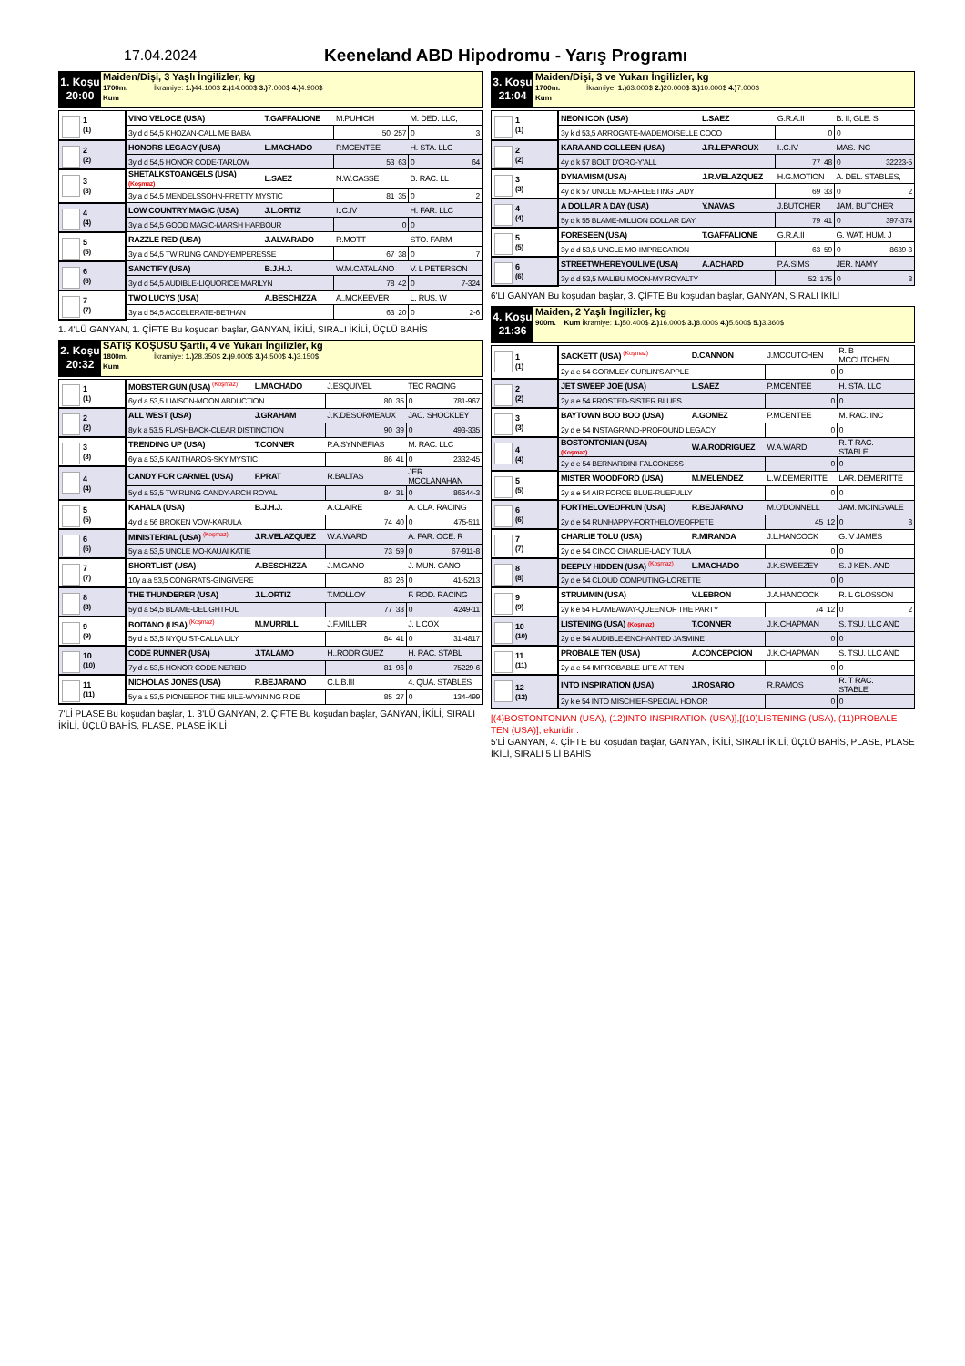17.04.2024
Keeneland ABD Hipodromu - Yarış Programı
1. Koşu
20:00
Maiden/Dişi, 3 Yaşlı İngilizler, kg
1700m. İkramiye: 1.) 44.100$ 2.) 14.000$ 3.) 7.000$ 4.) 4.900$
Kum
| 1 (1) | VINO VELOCE (USA) | T.GAFFALIONE | M.PUHICH | M. DED. LLC, |
| | 3y d d 54,5 KHOZAN-CALL ME BABA | | 50 257 | 0 3 |
| 2 (2) | HONORS LEGACY (USA) | L.MACHADO | P.MCENTEE | H. STA. LLC |
| | 3y d d 54,5 HONOR CODE-TARLOW | | 53 63 | 0 64 |
| 3 (3) | SHETALKSTOANGELS (USA) (Koşmaz) | L.SAEZ | N.W.CASSE | B. RAC. LL |
| | 3y a d 54,5 MENDELSSOHN-PRETTY MYSTIC | | 81 35 | 0 2 |
| 4 (4) | LOW COUNTRY MAGIC (USA) | J.L.ORTIZ | I..C.IV | H. FAR. LLC |
| | 3y a d 54,5 GOOD MAGIC-MARSH HARBOUR | | 0 | 0 |
| 5 (5) | RAZZLE RED (USA) | J.ALVARADO | R.MOTT | STO. FARM |
| | 3y a d 54,5 TWIRLING CANDY-EMPERESSE | | 67 38 | 0 7 |
| 6 (6) | SANCTIFY (USA) | B.J.H.J. | W.M.CATALANO | V. L PETERSON |
| | 3y d d 54,5 AUDIBLE-LIQUORICE MARILYN | | 78 42 | 0 7-324 |
| 7 (7) | TWO LUCYS (USA) | A.BESCHIZZA | A..MCKEEVER | L. RUS. W |
| | 3y a d 54,5 ACCELERATE-BETHAN | | 63 20 | 0 2-6 |
1. 4'LÜ GANYAN, 1. ÇİFTE Bu koşudan başlar, GANYAN, İKİLİ, SIRALI İKİLİ, ÜÇLÜ BAHİS
2. Koşu
20:32
SATIŞ KOŞUSU Şartlı, 4 ve Yukarı İngilizler, kg
1800m. İkramiye: 1.) 28.350$ 2.) 9.000$ 3.) 4.500$ 4.) 3.150$
Kum
| 1 (1) | MOBSTER GUN (USA) (Koşmaz) | L.MACHADO | J.ESQUIVEL | TEC RACING |
| | 6y d a 53,5 LIAISON-MOON ABDUCTION | | 80 35 | 0 781-967 |
| 2 (2) | ALL WEST (USA) | J.GRAHAM | J.K.DESORMEAUX | JAC. SHOCKLEY |
| | 8y k a 53,5 FLASHBACK-CLEAR DISTINCTION | | 90 39 | 0 493-335 |
| 3 (3) | TRENDING UP (USA) | T.CONNER | P.A.SYNNEFIAS | M. RAC. LLC |
| | 6y a a 53,5 KANTHAROS-SKY MYSTIC | | 86 41 | 0 2332-45 |
| 4 (4) | CANDY FOR CARMEL (USA) | F.PRAT | R.BALTAS | JER. MCCLANAHAN |
| | 5y d a 53,5 TWIRLING CANDY-ARCH ROYAL | | 84 31 | 0 86544-3 |
| 5 (5) | KAHALA (USA) | B.J.H.J. | A.CLAIRE | A. CLA. RACING |
| | 4y d a 56 BROKEN VOW-KARULA | | 74 40 | 0 475-511 |
| 6 (6) | MINISTERIAL (USA) (Koşmaz) | J.R.VELAZQUEZ | W.A.WARD | A. FAR. OCE. R |
| | 5y a a 53,5 UNCLE MO-KAUAI KATIE | | 73 59 | 0 67-911-8 |
| 7 (7) | SHORTLIST (USA) | A.BESCHIZZA | J.M.CANO | J. MUN. CANO |
| | 10y a a 53,5 CONGRATS-GINGIVERE | | 83 26 | 0 41-5213 |
| 8 (8) | THE THUNDERER (USA) | J.L.ORTIZ | T.MOLLOY | F. ROD. RACING |
| | 5y d a 54,5 BLAME-DELIGHTFUL | | 77 33 | 0 4249-11 |
| 9 (9) | BOITANO (USA) (Koşmaz) | M.MURRILL | J.F.MILLER | J. L COX |
| | 5y d a 53,5 NYQUIST-CALLA LILY | | 84 41 | 0 31-4817 |
| 10 (10) | CODE RUNNER (USA) | J.TALAMO | H..RODRIGUEZ | H. RAC. STABL |
| | 7y d a 53,5 HONOR CODE-NEREID | | 81 96 | 0 75229-6 |
| 11 (11) | NICHOLAS JONES (USA) | R.BEJARANO | C.L.B.III | 4. QUA. STABLES |
| | 5y a a 53,5 PIONEEROF THE NILE-WYNNING RIDE | | 85 27 | 0 134-499 |
7'Lİ PLASE Bu koşudan başlar, 1. 3'LÜ GANYAN, 2. ÇİFTE Bu koşudan başlar, GANYAN, İKİLİ, SIRALI İKİLİ, ÜÇLÜ BAHİS, PLASE, PLASE İKİLİ
3. Koşu
21:04
Maiden/Dişi, 3 ve Yukarı İngilizler, kg
1700m. İkramiye: 1.) 63.000$ 2.) 20.000$ 3.) 10.000$ 4.) 7.000$
Kum
| 1 (1) | NEON ICON (USA) | L.SAEZ | G.R.A.II | B. II, GLE. S |
| | 3y k d 53,5 ARROGATE-MADEMOISELLE COCO | | 0 | 0 |
| 2 (2) | KARA AND COLLEEN (USA) | J.R.LEPAROUX | I..C.IV | MAS. INC |
| | 4y d k 57 BOLT D'ORO-Y'ALL | | 77 48 | 0 32223-5 |
| 3 (3) | DYNAMISM (USA) | J.R.VELAZQUEZ | H.G.MOTION | A. DEL. STABLES, |
| | 4y d k 57 UNCLE MO-AFLEETING LADY | | 69 33 | 0 2 |
| 4 (4) | A DOLLAR A DAY (USA) | Y.NAVAS | J.BUTCHER | JAM. BUTCHER |
| | 5y d k 55 BLAME-MILLION DOLLAR DAY | | 79 41 | 0 397-374 |
| 5 (5) | FORESEEN (USA) | T.GAFFALIONE | G.R.A.II | G. WAT. HUM. J |
| | 3y d d 53,5 UNCLE MO-IMPRECATION | | 63 59 | 0 8639-3 |
| 6 (6) | STREETWHEREYOULIVE (USA) | A.ACHARD | P.A.SIMS | JER. NAMY |
| | 3y d d 53,5 MALIBU MOON-MY ROYALTY | | 52 175 | 0 8 |
6'LI GANYAN Bu koşudan başlar, 3. ÇİFTE Bu koşudan başlar, GANYAN, SIRALI İKİLİ
4. Koşu
21:36
Maiden, 2 Yaşlı İngilizler, kg
900m. Kum İkramiye: 1.) 50.400$ 2.) 16.000$ 3.) 8.000$ 4.) 5.600$ 5.) 3.360$
| 1 (1) | SACKETT (USA) (Koşmaz) | D.CANNON | J.MCCUTCHEN | R. B MCCUTCHEN |
| | 2y a e 54 GORMLEY-CURLIN'S APPLE | | 0 | 0 |
| 2 (2) | JET SWEEP JOE (USA) | L.SAEZ | P.MCENTEE | H. STA. LLC |
| | 2y a e 54 FROSTED-SISTER BLUES | | 0 | 0 |
| 3 (3) | BAYTOWN BOO BOO (USA) | A.GOMEZ | P.MCENTEE | M. RAC. INC |
| | 2y d e 54 INSTAGRAND-PROFOUND LEGACY | | 0 | 0 |
| 4 (4) | BOSTONTONIAN (USA) (Koşmaz) | W.A.RODRIGUEZ | W.A.WARD | R. T RAC. STABLE |
| | 2y d e 54 BERNARDINI-FALCONESS | | 0 | 0 |
| 5 (5) | MISTER WOODFORD (USA) | M.MELENDEZ | L.W.DEMERITTE | LAR. DEMERITTE |
| | 2y a e 54 AIR FORCE BLUE-RUEFULLY | | 0 | 0 |
| 6 (6) | FORTHELOVEOFRUN (USA) | R.BEJARANO | M.O'DONNELL | JAM. MCINGVALE |
| | 2y d e 54 RUNHAPPY-FORTHELOVEOFPETE | | 45 12 | 0 8 |
| 7 (7) | CHARLIE TOLU (USA) | R.MIRANDA | J.L.HANCOCK | G. V JAMES |
| | 2y d e 54 CINCO CHARLIE-LADY TULA | | 0 | 0 |
| 8 (8) | DEEPLY HIDDEN (USA) (Koşmaz) | L.MACHADO | J.K.SWEEZEY | S. J KEN. AND |
| | 2y d e 54 CLOUD COMPUTING-LORETTE | | 0 | 0 |
| 9 (9) | STRUMMIN (USA) | V.LEBRON | J.A.HANCOCK | R. L GLOSSON |
| | 2y k e 54 FLAMEAWAY-QUEEN OF THE PARTY | | 74 12 | 0 2 |
| 10 (10) | LISTENING (USA) (Koşmaz) | T.CONNER | J.K.CHAPMAN | S. TSU. LLC AND |
| | 2y d e 54 AUDIBLE-ENCHANTED JASMINE | | 0 | 0 |
| 11 (11) | PROBALE TEN (USA) | A.CONCEPCION | J.K.CHAPMAN | S. TSU. LLC AND |
| | 2y a e 54 IMPROBABLE-LIFE AT TEN | | 0 | 0 |
| 12 (12) | INTO INSPIRATION (USA) | J.ROSARIO | R.RAMOS | R. T RAC. STABLE |
| | 2y k e 54 INTO MISCHIEF-SPECIAL HONOR | | 0 | 0 |
[(4)BOSTONTONIAN (USA), (12)INTO INSPIRATION (USA)],[(10)LISTENING (USA), (11)PROBALE TEN (USA)], ekuridir .
5'Lİ GANYAN, 4. ÇİFTE Bu koşudan başlar, GANYAN, İKİLİ, SIRALI İKİLİ, ÜÇLÜ BAHİS, PLASE, PLASE İKİLİ, SIRALI 5 Lİ BAHİS